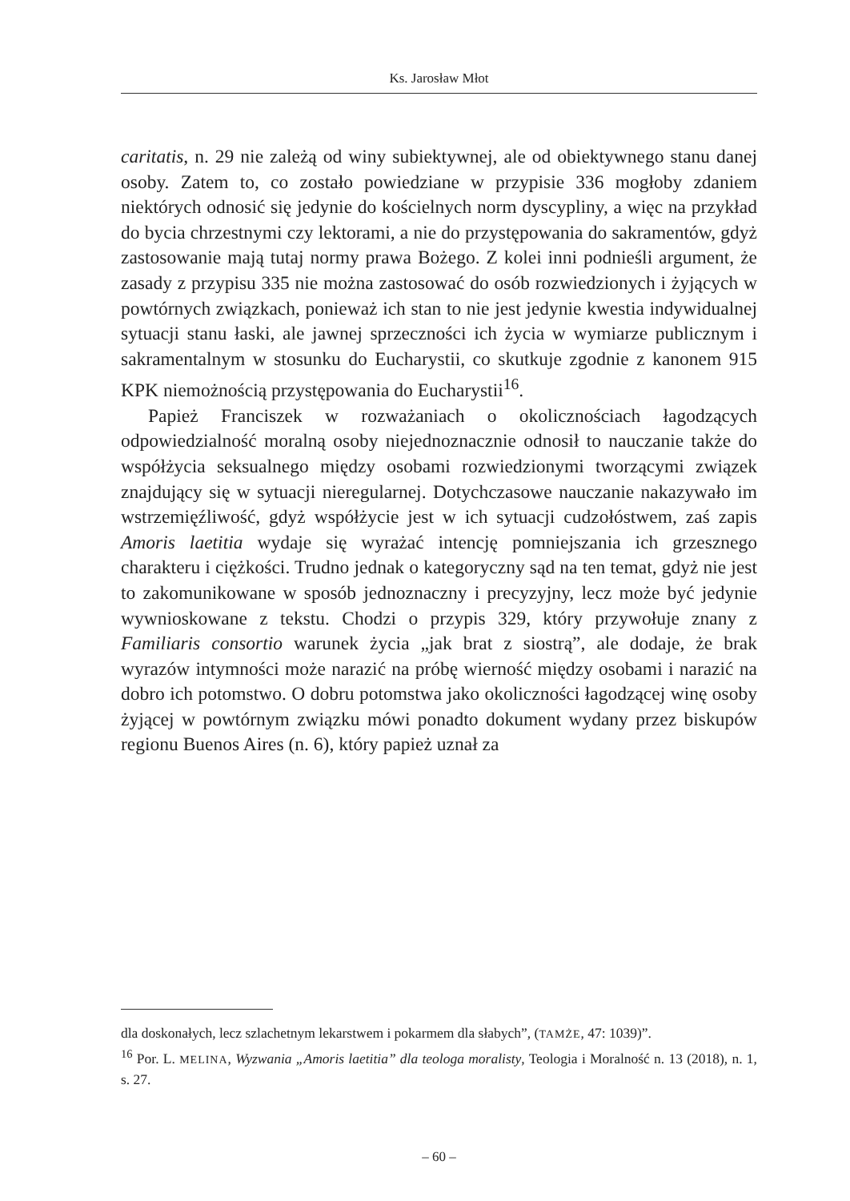Ks. Jarosław Młot
caritatis, n. 29 nie zależą od winy subiektywnej, ale od obiektywnego stanu danej osoby. Zatem to, co zostało powiedziane w przypisie 336 mogłoby zdaniem niektórych odnosić się jedynie do kościelnych norm dyscypliny, a więc na przykład do bycia chrzestnymi czy lektorami, a nie do przystępowania do sakramentów, gdyż zastosowanie mają tutaj normy prawa Bożego. Z kolei inni podnieśli argument, że zasady z przypisu 335 nie można zastosować do osób rozwiedzionych i żyjących w powtórnych związkach, ponieważ ich stan to nie jest jedynie kwestia indywidualnej sytuacji stanu łaski, ale jawnej sprzeczności ich życia w wymiarze publicznym i sakramentalnym w stosunku do Eucharystii, co skutkuje zgodnie z kanonem 915 KPK niemożnością przystępowania do Eucharystii<sup>16</sup>.
Papież Franciszek w rozważaniach o okolicznościach łagodzących odpowiedzialność moralną osoby niejednoznacznie odnosił to nauczanie także do współżycia seksualnego między osobami rozwiedzionymi tworzącymi związek znajdujący się w sytuacji nieregularnej. Dotychczasowe nauczanie nakazywało im wstrzemięźliwość, gdyż współżycie jest w ich sytuacji cudzołóstwem, zaś zapis Amoris laetitia wydaje się wyrażać intencję pomniejszania ich grzesznego charakteru i ciężkości. Trudno jednak o kategoryczny sąd na ten temat, gdyż nie jest to zakomunikowane w sposób jednoznaczny i precyzyjny, lecz może być jedynie wywnioskowane z tekstu. Chodzi o przypis 329, który przywołuje znany z Familiaris consortio warunek życia „jak brat z siostrą”, ale dodaje, że brak wyrazów intymności może narazić na próbę wierność między osobami i narazić na dobro ich potomstwo. O dobru potomstwa jako okoliczności łagodzącej winę osoby żyjącej w powtórnym związku mówi ponadto dokument wydany przez biskupów regionu Buenos Aires (n. 6), który papież uznał za
dla doskonałych, lecz szlachetnym lekarstwem i pokarmem dla słabych”, (TAMŻE, 47: 1039)”.
<sup>16</sup> Por. L. MELINA, Wyzwania „Amoris laetitia” dla teologa moralisty, Teologia i Moralność n. 13 (2018), n. 1, s. 27.
– 60 –